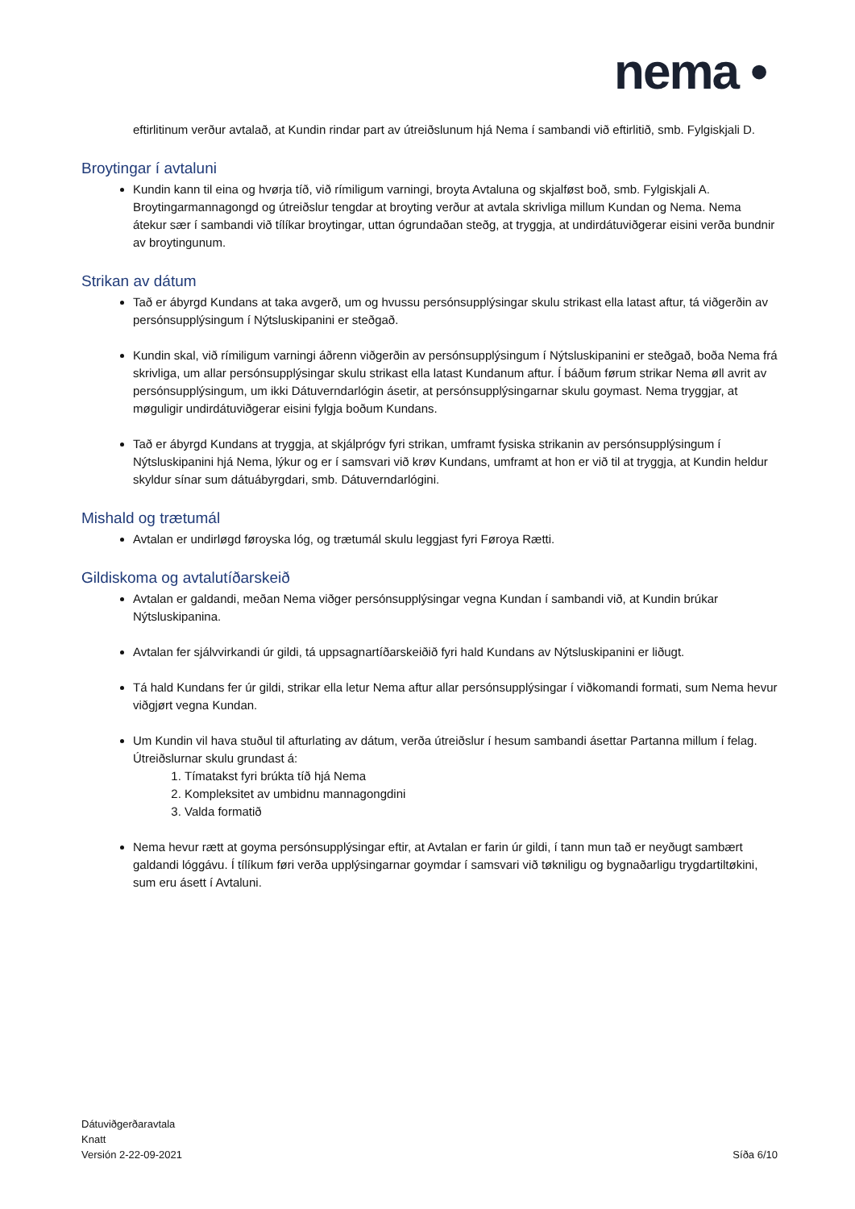nema •
eftirlitinum verður avtalað, at Kundin rindar part av útreiðslunum hjá Nema í sambandi við eftirlitið, smb. Fylgiskjali D.
Broytingar í avtaluni
Kundin kann til eina og hvørja tíð, við rímiligum varningi, broyta Avtaluna og skjalføst boð, smb. Fylgiskjali A. Broytingarmannagongd og útreiðslur tengdar at broyting verður at avtala skrivliga millum Kundan og Nema. Nema átekur sær í sambandi við tílíkar broytingar, uttan ógrundaðan steðg, at tryggja, at undirdátuviðgerar eisini verða bundnir av broytingunum.
Strikan av dátum
Tað er ábyrgd Kundans at taka avgerð, um og hvussu persónsupplýsingar skulu strikast ella latast aftur, tá viðgerðin av persónsupplýsingum í Nýtsluskipanini er steðgað.
Kundin skal, við rímiligum varningi áðrenn viðgerðin av persónsupplýsingum í Nýtsluskipanini er steðgað, boða Nema frá skrivliga, um allar persónsupplýsingar skulu strikast ella latast Kundanum aftur. Í báðum førum strikar Nema øll avrit av persónsupplýsingum, um ikki Dátuverndarlógin ásetir, at persónsupplýsingarnar skulu goymast. Nema tryggjar, at møguligir undirdátuviðgerar eisini fylgja boðum Kundans.
Tað er ábyrgd Kundans at tryggja, at skjálprógv fyri strikan, umframt fysiska strikanin av persónsupplýsingum í Nýtsluskipanini hjá Nema, lýkur og er í samsvari við krøv Kundans, umframt at hon er við til at tryggja, at Kundin heldur skyldur sínar sum dátuábyrgdari, smb. Dátuverndarlógini.
Mishald og trætumál
Avtalan er undirløgd føroyska lóg, og trætumál skulu leggjast fyri Føroya Rætti.
Gildiskoma og avtalutíðarskeið
Avtalan er galdandi, meðan Nema viðger persónsupplýsingar vegna Kundan í sambandi við, at Kundin brúkar Nýtsluskipanina.
Avtalan fer sjálvvirkandi úr gildi, tá uppsagnartíðarskeiðið fyri hald Kundans av Nýtsluskipanini er liðugt.
Tá hald Kundans fer úr gildi, strikar ella letur Nema aftur allar persónsupplýsingar í viðkomandi formati, sum Nema hevur viðgjørt vegna Kundan.
Um Kundin vil hava stuðul til afturlating av dátum, verða útreiðslur í hesum sambandi ásettar Partanna millum í felag. Útreiðslurnar skulu grundast á:
1. Tímatakst fyri brúkta tíð hjá Nema
2. Kompleksitet av umbidnu mannagongdini
3. Valda formatið
Nema hevur rætt at goyma persónsupplýsingar eftir, at Avtalan er farin úr gildi, í tann mun tað er neyðugt sambært galdandi lóggávu. Í tílíkum føri verða upplýsingarnar goymdar í samsvari við tøkniligu og bygnaðarligu trygdartiltøkini, sum eru ásett í Avtaluni.
Dátuviðgerðaravtala
Knatt
Versión 2-22-09-2021
Síða 6/10